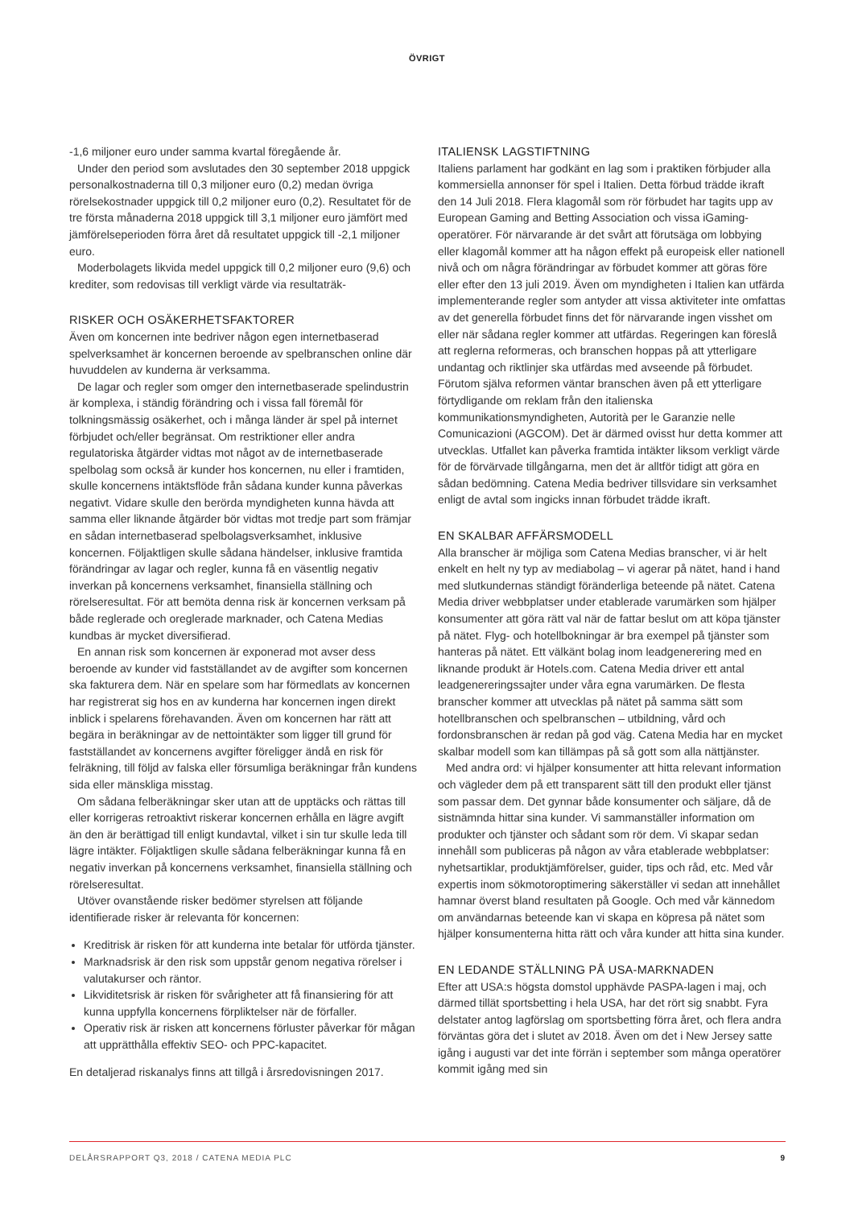ÖVRIGT
-1,6 miljoner euro under samma kvartal föregående år.
Under den period som avslutades den 30 september 2018 uppgick personalkostnaderna till 0,3 miljoner euro (0,2) medan övriga rörelsekostnader uppgick till 0,2 miljoner euro (0,2). Resultatet för de tre första månaderna 2018 uppgick till 3,1 miljoner euro jämfört med jämförelseperioden förra året då resultatet uppgick till -2,1 miljoner euro.
Moderbolagets likvida medel uppgick till 0,2 miljoner euro (9,6) och krediter, som redovisas till verkligt värde via resultaträk-
RISKER OCH OSÄKERHETSFAKTORER
Även om koncernen inte bedriver någon egen internetbaserad spelverksamhet är koncernen beroende av spelbranschen online där huvuddelen av kunderna är verksamma.
De lagar och regler som omger den internetbaserade spelindustrin är komplexa, i ständig förändring och i vissa fall föremål för tolkningsmässig osäkerhet, och i många länder är spel på internet förbjudet och/eller begränsat. Om restriktioner eller andra regulatoriska åtgärder vidtas mot något av de internetbaserade spelbolag som också är kunder hos koncernen, nu eller i framtiden, skulle koncernens intäktsflöde från sådana kunder kunna påverkas negativt. Vidare skulle den berörda myndigheten kunna hävda att samma eller liknande åtgärder bör vidtas mot tredje part som främjar en sådan internetbaserad spelbolagsverksamhet, inklusive koncernen. Följaktligen skulle sådana händelser, inklusive framtida förändringar av lagar och regler, kunna få en väsentlig negativ inverkan på koncernens verksamhet, finansiella ställning och rörelseresultat. För att bemöta denna risk är koncernen verksam på både reglerade och oreglerade marknader, och Catena Medias kundbas är mycket diversifierad.
En annan risk som koncernen är exponerad mot avser dess beroende av kunder vid fastställandet av de avgifter som koncernen ska fakturera dem. När en spelare som har förmedlats av koncernen har registrerat sig hos en av kunderna har koncernen ingen direkt inblick i spelarens förehavanden. Även om koncernen har rätt att begära in beräkningar av de nettointäkter som ligger till grund för fastställandet av koncernens avgifter föreligger ändå en risk för felräkning, till följd av falska eller försumliga beräkningar från kundens sida eller mänskliga misstag.
Om sådana felberäkningar sker utan att de upptäcks och rättas till eller korrigeras retroaktivt riskerar koncernen erhålla en lägre avgift än den är berättigad till enligt kundavtal, vilket i sin tur skulle leda till lägre intäkter. Följaktligen skulle sådana felberäkningar kunna få en negativ inverkan på koncernens verksamhet, finansiella ställning och rörelseresultat.
Utöver ovanstående risker bedömer styrelsen att följande identifierade risker är relevanta för koncernen:
Kreditrisk är risken för att kunderna inte betalar för utförda tjänster.
Marknadsrisk är den risk som uppstår genom negativa rörelser i valutakurser och räntor.
Likviditetsrisk är risken för svårigheter att få finansiering för att kunna uppfylla koncernens förpliktelser när de förfaller.
Operativ risk är risken att koncernens förluster påverkar för mågan att upprätthålla effektiv SEO- och PPC-kapacitet.
En detaljerad riskanalys finns att tillgå i årsredovisningen 2017.
ITALIENSK LAGSTIFTNING
Italiens parlament har godkänt en lag som i praktiken förbjuder alla kommersiella annonser för spel i Italien. Detta förbud trädde ikraft den 14 Juli 2018. Flera klagomål som rör förbudet har tagits upp av European Gaming and Betting Association och vissa iGaming-operatörer. För närvarande är det svårt att förutsäga om lobbying eller klagomål kommer att ha någon effekt på europeisk eller nationell nivå och om några förändringar av förbudet kommer att göras före eller efter den 13 juli 2019. Även om myndigheten i Italien kan utfärda implementerande regler som antyder att vissa aktiviteter inte omfattas av det generella förbudet finns det för närvarande ingen visshet om eller när sådana regler kommer att utfärdas. Regeringen kan föreslå att reglerna reformeras, och branschen hoppas på att ytterligare undantag och riktlinjer ska utfärdas med avseende på förbudet. Förutom själva reformen väntar branschen även på ett ytterligare förtydligande om reklam från den italienska kommunikationsmyndigheten, Autorità per le Garanzie nelle Comunicazioni (AGCOM). Det är därmed ovisst hur detta kommer att utvecklas. Utfallet kan påverka framtida intäkter liksom verkligt värde för de förvärvade tillgångarna, men det är alltför tidigt att göra en sådan bedömning. Catena Media bedriver tillsvidare sin verksamhet enligt de avtal som ingicks innan förbudet trädde ikraft.
EN SKALBAR AFFÄRSMODELL
Alla branscher är möjliga som Catena Medias branscher, vi är helt enkelt en helt ny typ av mediabolag – vi agerar på nätet, hand i hand med slutkundernas ständigt föränderliga beteende på nätet. Catena Media driver webbplatser under etablerade varumärken som hjälper konsumenter att göra rätt val när de fattar beslut om att köpa tjänster på nätet. Flyg- och hotellbokningar är bra exempel på tjänster som hanteras på nätet. Ett välkänt bolag inom leadgenerering med en liknande produkt är Hotels.com. Catena Media driver ett antal leadgenereringssajter under våra egna varumärken. De flesta branscher kommer att utvecklas på nätet på samma sätt som hotellbranschen och spelbranschen – utbildning, vård och fordonsbranschen är redan på god väg. Catena Media har en mycket skalbar modell som kan tillämpas på så gott som alla nättjänster.
Med andra ord: vi hjälper konsumenter att hitta relevant information och vägleder dem på ett transparent sätt till den produkt eller tjänst som passar dem. Det gynnar både konsumenter och säljare, då de sistnämnda hittar sina kunder. Vi sammanställer information om produkter och tjänster och sådant som rör dem. Vi skapar sedan innehåll som publiceras på någon av våra etablerade webbplatser: nyhetsartiklar, produktjämförelser, guider, tips och råd, etc. Med vår expertis inom sökmotoroptimering säkerställer vi sedan att innehållet hamnar överst bland resultaten på Google. Och med vår kännedom om användarnas beteende kan vi skapa en köpresa på nätet som hjälper konsumenterna hitta rätt och våra kunder att hitta sina kunder.
EN LEDANDE STÄLLNING PÅ USA-MARKNADEN
Efter att USA:s högsta domstol upphävde PASPA-lagen i maj, och därmed tillät sportsbetting i hela USA, har det rört sig snabbt. Fyra delstater antog lagförslag om sportsbetting förra året, och flera andra förväntas göra det i slutet av 2018. Även om det i New Jersey satte igång i augusti var det inte förrän i september som många operatörer kommit igång med sin
DELÅRSRAPPORT Q3, 2018 / CATENA MEDIA PLC 9